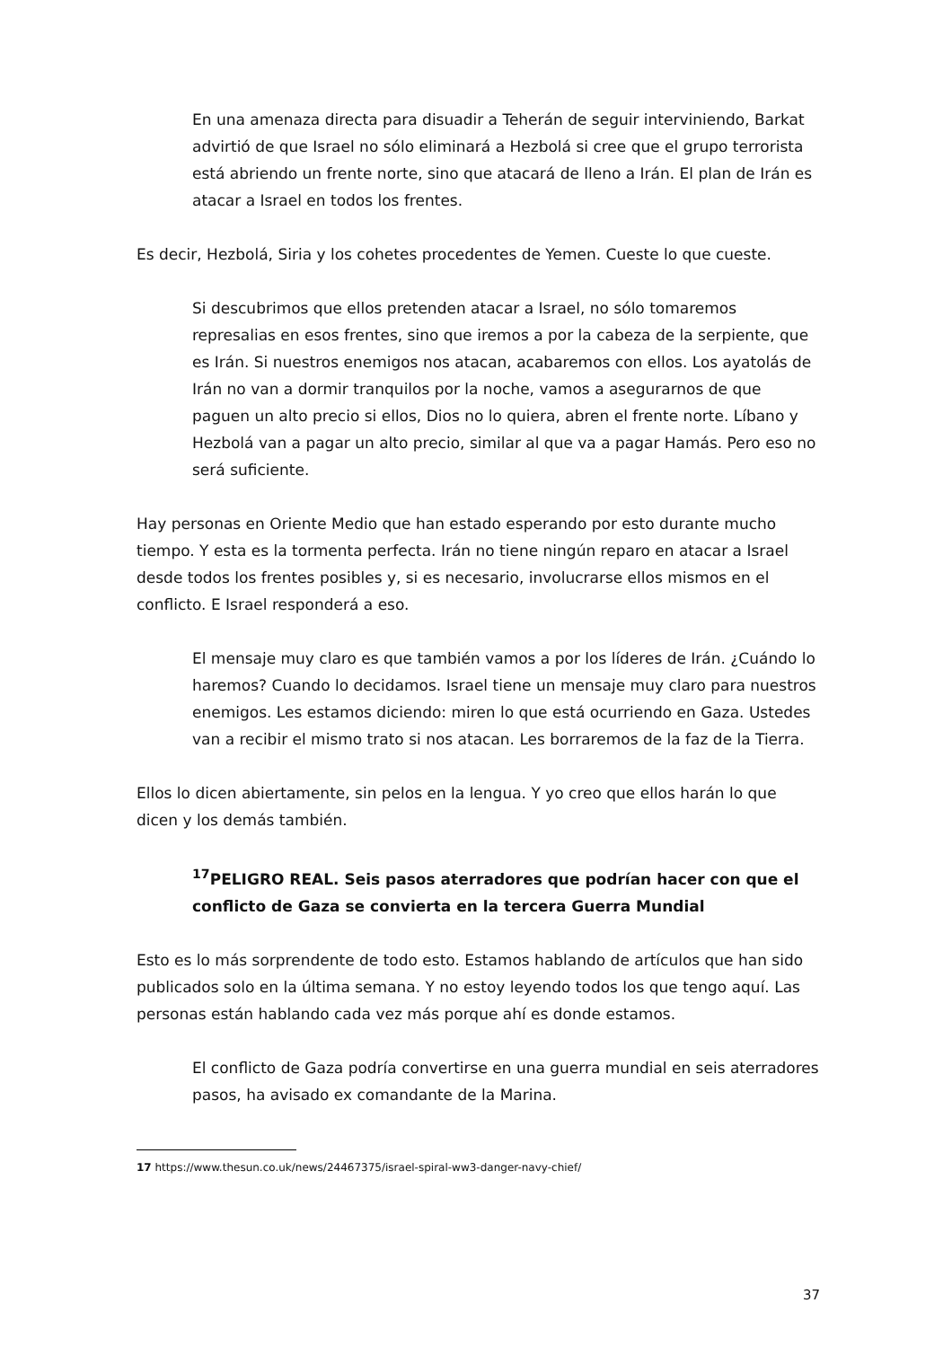En una amenaza directa para disuadir a Teherán de seguir interviniendo, Barkat advirtió de que Israel no sólo eliminará a Hezbolá si cree que el grupo terrorista está abriendo un frente norte, sino que atacará de lleno a Irán. El plan de Irán es atacar a Israel en todos los frentes.
Es decir, Hezbolá, Siria y los cohetes procedentes de Yemen. Cueste lo que cueste.
Si descubrimos que ellos pretenden atacar a Israel, no sólo tomaremos represalias en esos frentes, sino que iremos a por la cabeza de la serpiente, que es Irán. Si nuestros enemigos nos atacan, acabaremos con ellos. Los ayatolás de Irán no van a dormir tranquilos por la noche, vamos a asegurarnos de que paguen un alto precio si ellos, Dios no lo quiera, abren el frente norte. Líbano y Hezbolá van a pagar un alto precio, similar al que va a pagar Hamás. Pero eso no será suficiente.
Hay personas en Oriente Medio que han estado esperando por esto durante mucho tiempo. Y esta es la tormenta perfecta. Irán no tiene ningún reparo en atacar a Israel desde todos los frentes posibles y, si es necesario, involucrarse ellos mismos en el conflicto. E Israel responderá a eso.
El mensaje muy claro es que también vamos a por los líderes de Irán. ¿Cuándo lo haremos? Cuando lo decidamos. Israel tiene un mensaje muy claro para nuestros enemigos. Les estamos diciendo: miren lo que está ocurriendo en Gaza. Ustedes van a recibir el mismo trato si nos atacan. Les borraremos de la faz de la Tierra.
Ellos lo dicen abiertamente, sin pelos en la lengua. Y yo creo que ellos harán lo que dicen y los demás también.
<sup>17</sup>PELIGRO REAL. Seis pasos aterradores que podrían hacer con que el conflicto de Gaza se convierta en la tercera Guerra Mundial
Esto es lo más sorprendente de todo esto. Estamos hablando de artículos que han sido publicados solo en la última semana. Y no estoy leyendo todos los que tengo aquí. Las personas están hablando cada vez más porque ahí es donde estamos.
El conflicto de Gaza podría convertirse en una guerra mundial en seis aterradores pasos, ha avisado ex comandante de la Marina.
17 https://www.thesun.co.uk/news/24467375/israel-spiral-ww3-danger-navy-chief/
37